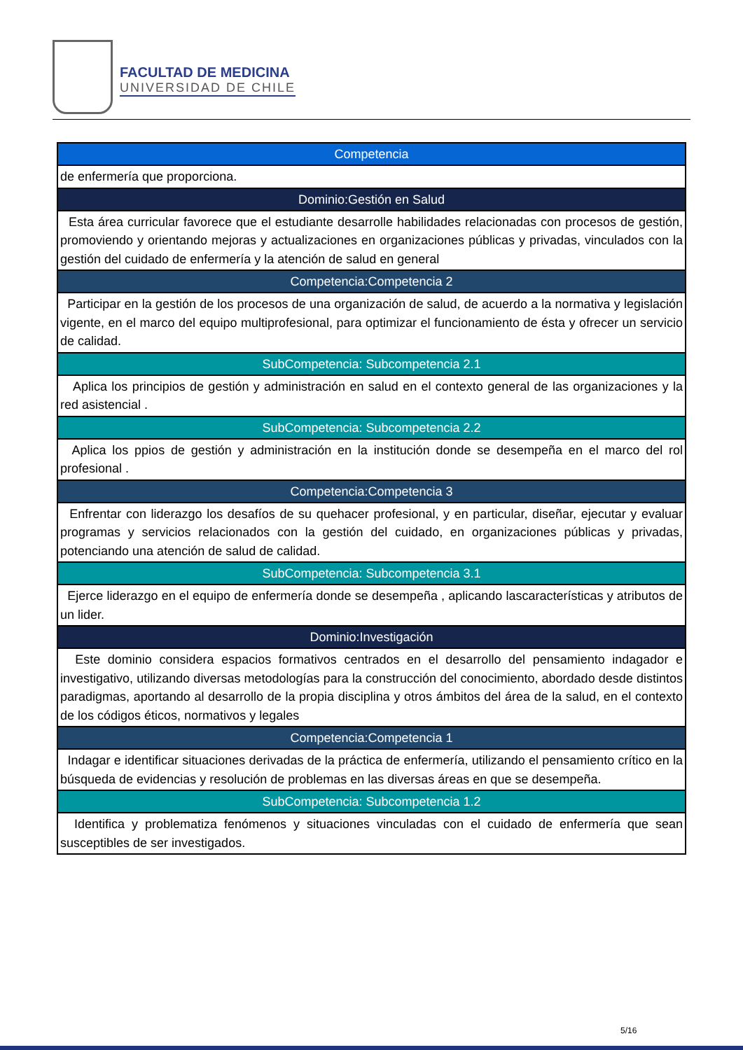FACULTAD DE MEDICINA
UNIVERSIDAD DE CHILE
| Competencia |
| --- |
| de enfermería que proporciona. |
| Dominio:Gestión en Salud |
| Esta área curricular favorece que el estudiante desarrolle habilidades relacionadas con procesos de gestión, promoviendo y orientando mejoras y actualizaciones en organizaciones públicas y privadas, vinculados con la gestión del cuidado de enfermería y la atención de salud en general |
| Competencia:Competencia 2 |
| Participar en la gestión de los procesos de una organización de salud, de acuerdo a la normativa y legislación vigente, en el marco del equipo multiprofesional, para optimizar el funcionamiento de ésta y ofrecer un servicio de calidad. |
| SubCompetencia: Subcompetencia 2.1 |
| Aplica los principios de gestión y administración en salud en el contexto general de las organizaciones y la red asistencial . |
| SubCompetencia: Subcompetencia 2.2 |
| Aplica los ppios de gestión y administración en la institución donde se desempeña en el marco del rol profesional . |
| Competencia:Competencia 3 |
| Enfrentar con liderazgo los desafíos de su quehacer profesional, y en particular, diseñar, ejecutar y evaluar programas y servicios relacionados con la gestión del cuidado, en organizaciones públicas y privadas, potenciando una atención de salud de calidad. |
| SubCompetencia: Subcompetencia 3.1 |
| Ejerce liderazgo en el equipo de enfermería donde se desempeña , aplicando lascaracterísticas y atributos de un lider. |
| Dominio:Investigación |
| Este dominio considera espacios formativos centrados en el desarrollo del pensamiento indagador e investigativo, utilizando diversas metodologías para la construcción del conocimiento, abordado desde distintos paradigmas, aportando al desarrollo de la propia disciplina y otros ámbitos del área de la salud, en el contexto de los códigos éticos, normativos y legales |
| Competencia:Competencia 1 |
| Indagar e identificar situaciones derivadas de la práctica de enfermería, utilizando el pensamiento crítico en la búsqueda de evidencias y resolución de problemas en las diversas áreas en que se desempeña. |
| SubCompetencia: Subcompetencia 1.2 |
| Identifica y problematiza fenómenos y situaciones vinculadas con el cuidado de enfermería que sean susceptibles de ser investigados. |
5/16